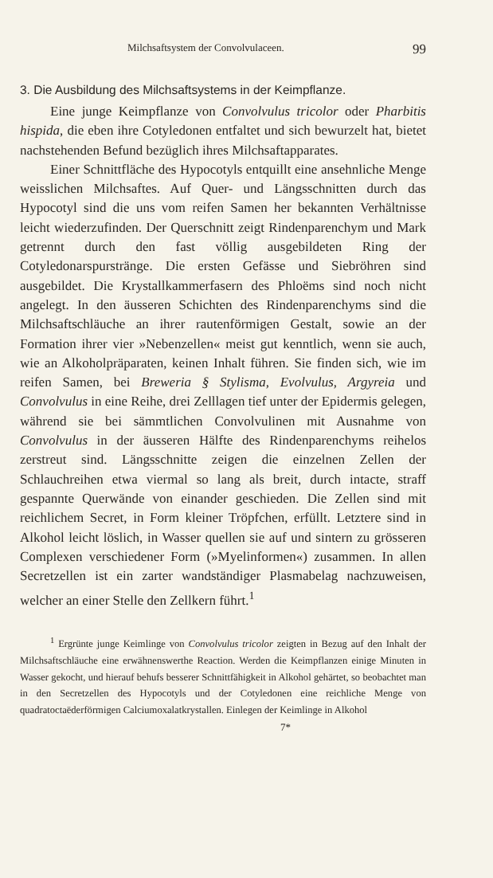Milchsaftsystem der Convolvulaceen. 99
3. Die Ausbildung des Milchsaftsystems in der Keimpflanze.
Eine junge Keimpflanze von Convolvulus tricolor oder Pharbitis hispida, die eben ihre Cotyledonen entfaltet und sich bewurzelt hat, bietet nachstehenden Befund bezüglich ihres Milchsaftapparates.
Einer Schnittfläche des Hypocotyls entquillt eine ansehnliche Menge weisslichen Milchsaftes. Auf Quer- und Längsschnitten durch das Hypocotyl sind die uns vom reifen Samen her bekannten Verhältnisse leicht wiederzufinden. Der Querschnitt zeigt Rindenparenchym und Mark getrennt durch den fast völlig ausgebildeten Ring der Cotyledonarspurstränge. Die ersten Gefässe und Siebröhren sind ausgebildet. Die Krystallkammerfasern des Phloëms sind noch nicht angelegt. In den äusseren Schichten des Rindenparenchyms sind die Milchsaftschläuche an ihrer rautenförmigen Gestalt, sowie an der Formation ihrer vier »Nebenzellen« meist gut kenntlich, wenn sie auch, wie an Alkoholpräparaten, keinen Inhalt führen. Sie finden sich, wie im reifen Samen, bei Breweria § Stylisma, Evolvulus, Argyreia und Convolvulus in eine Reihe, drei Zelllagen tief unter der Epidermis gelegen, während sie bei sämmtlichen Convolvulinen mit Ausnahme von Convolvulus in der äusseren Hälfte des Rindenparenchyms reihelos zerstreut sind. Längsschnitte zeigen die einzelnen Zellen der Schlauchreihen etwa viermal so lang als breit, durch intacte, straff gespannte Querwände von einander geschieden. Die Zellen sind mit reichlichem Secret, in Form kleiner Tröpfchen, erfüllt. Letztere sind in Alkohol leicht löslich, in Wasser quellen sie auf und sintern zu grösseren Complexen verschiedener Form (»Myelinformen«) zusammen. In allen Secretzellen ist ein zarter wandständiger Plasmabelag nachzuweisen, welcher an einer Stelle den Zellkern führt.<sup>1</sup>
<sup>1</sup> Ergrünte junge Keimlinge von Convolvulus tricolor zeigten in Bezug auf den Inhalt der Milchsaftschläuche eine erwähnenswerthe Reaction. Werden die Keimpflanzen einige Minuten in Wasser gekocht, und hierauf behufs besserer Schnittfähigkeit in Alkohol gehärtet, so beobachtet man in den Secretzellen des Hypocotyls und der Cotyledonen eine reichliche Menge von quadratoctaëderförmigen Calciumoxalatkrystallen. Einlegen der Keimlinge in Alkohol
7*